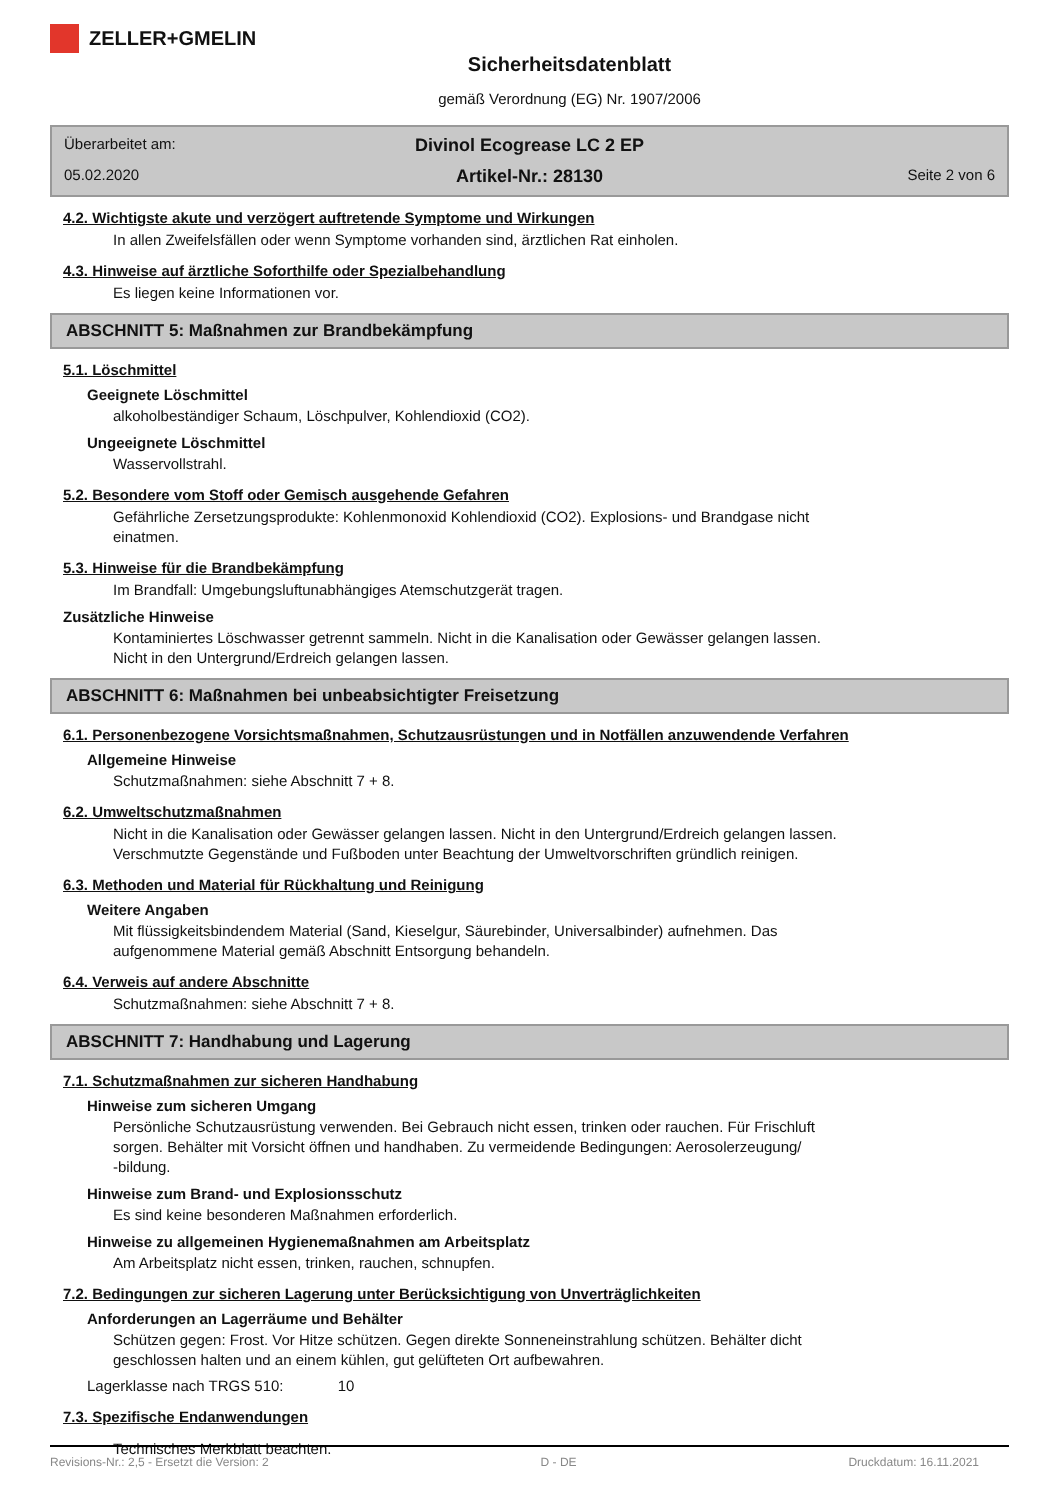ZELLER+GMELIN
Sicherheitsdatenblatt
gemäß Verordnung (EG) Nr. 1907/2006
Überarbeitet am:
Divinol Ecogrease LC 2 EP
05.02.2020
Artikel-Nr.: 28130
Seite 2 von 6
4.2. Wichtigste akute und verzögert auftretende Symptome und Wirkungen
In allen Zweifelsfällen oder wenn Symptome vorhanden sind, ärztlichen Rat einholen.
4.3. Hinweise auf ärztliche Soforthilfe oder Spezialbehandlung
Es liegen keine Informationen vor.
ABSCHNITT 5: Maßnahmen zur Brandbekämpfung
5.1. Löschmittel
Geeignete Löschmittel
alkoholbeständiger Schaum, Löschpulver, Kohlendioxid (CO2).
Ungeeignete Löschmittel
Wasservollstrahl.
5.2. Besondere vom Stoff oder Gemisch ausgehende Gefahren
Gefährliche Zersetzungsprodukte: Kohlenmonoxid Kohlendioxid (CO2). Explosions- und Brandgase nicht
einatmen.
5.3. Hinweise für die Brandbekämpfung
Im Brandfall: Umgebungsluftunabhängiges Atemschutzgerät tragen.
Zusätzliche Hinweise
Kontaminiertes Löschwasser getrennt sammeln. Nicht in die Kanalisation oder Gewässer gelangen lassen.
Nicht in den Untergrund/Erdreich gelangen lassen.
ABSCHNITT 6: Maßnahmen bei unbeabsichtigter Freisetzung
6.1. Personenbezogene Vorsichtsmaßnahmen, Schutzausrüstungen und in Notfällen anzuwendende Verfahren
Allgemeine Hinweise
Schutzmaßnahmen: siehe Abschnitt 7 + 8.
6.2. Umweltschutzmaßnahmen
Nicht in die Kanalisation oder Gewässer gelangen lassen. Nicht in den Untergrund/Erdreich gelangen lassen.
Verschmutzte Gegenstände und Fußboden unter Beachtung der Umweltvorschriften gründlich reinigen.
6.3. Methoden und Material für Rückhaltung und Reinigung
Weitere Angaben
Mit flüssigkeitsbindendem Material (Sand, Kieselgur, Säurebinder, Universalbinder) aufnehmen. Das
aufgenommene Material gemäß Abschnitt Entsorgung behandeln.
6.4. Verweis auf andere Abschnitte
Schutzmaßnahmen: siehe Abschnitt 7 + 8.
ABSCHNITT 7: Handhabung und Lagerung
7.1. Schutzmaßnahmen zur sicheren Handhabung
Hinweise zum sicheren Umgang
Persönliche Schutzausrüstung verwenden. Bei Gebrauch nicht essen, trinken oder rauchen. Für Frischluft
sorgen. Behälter mit Vorsicht öffnen und handhaben. Zu vermeidende Bedingungen: Aerosolerzeugung/
-bildung.
Hinweise zum Brand- und Explosionsschutz
Es sind keine besonderen Maßnahmen erforderlich.
Hinweise zu allgemeinen Hygienemaßnahmen am Arbeitsplatz
Am Arbeitsplatz nicht essen, trinken, rauchen, schnupfen.
7.2. Bedingungen zur sicheren Lagerung unter Berücksichtigung von Unverträglichkeiten
Anforderungen an Lagerräume und Behälter
Schützen gegen: Frost. Vor Hitze schützen. Gegen direkte Sonneneinstrahlung schützen. Behälter dicht
geschlossen halten und an einem kühlen, gut gelüfteten Ort aufbewahren.
Lagerklasse nach TRGS 510: 10
7.3. Spezifische Endanwendungen
Technisches Merkblatt beachten.
Revisions-Nr.: 2,5 - Ersetzt die Version: 2 D - DE Druckdatum: 16.11.2021